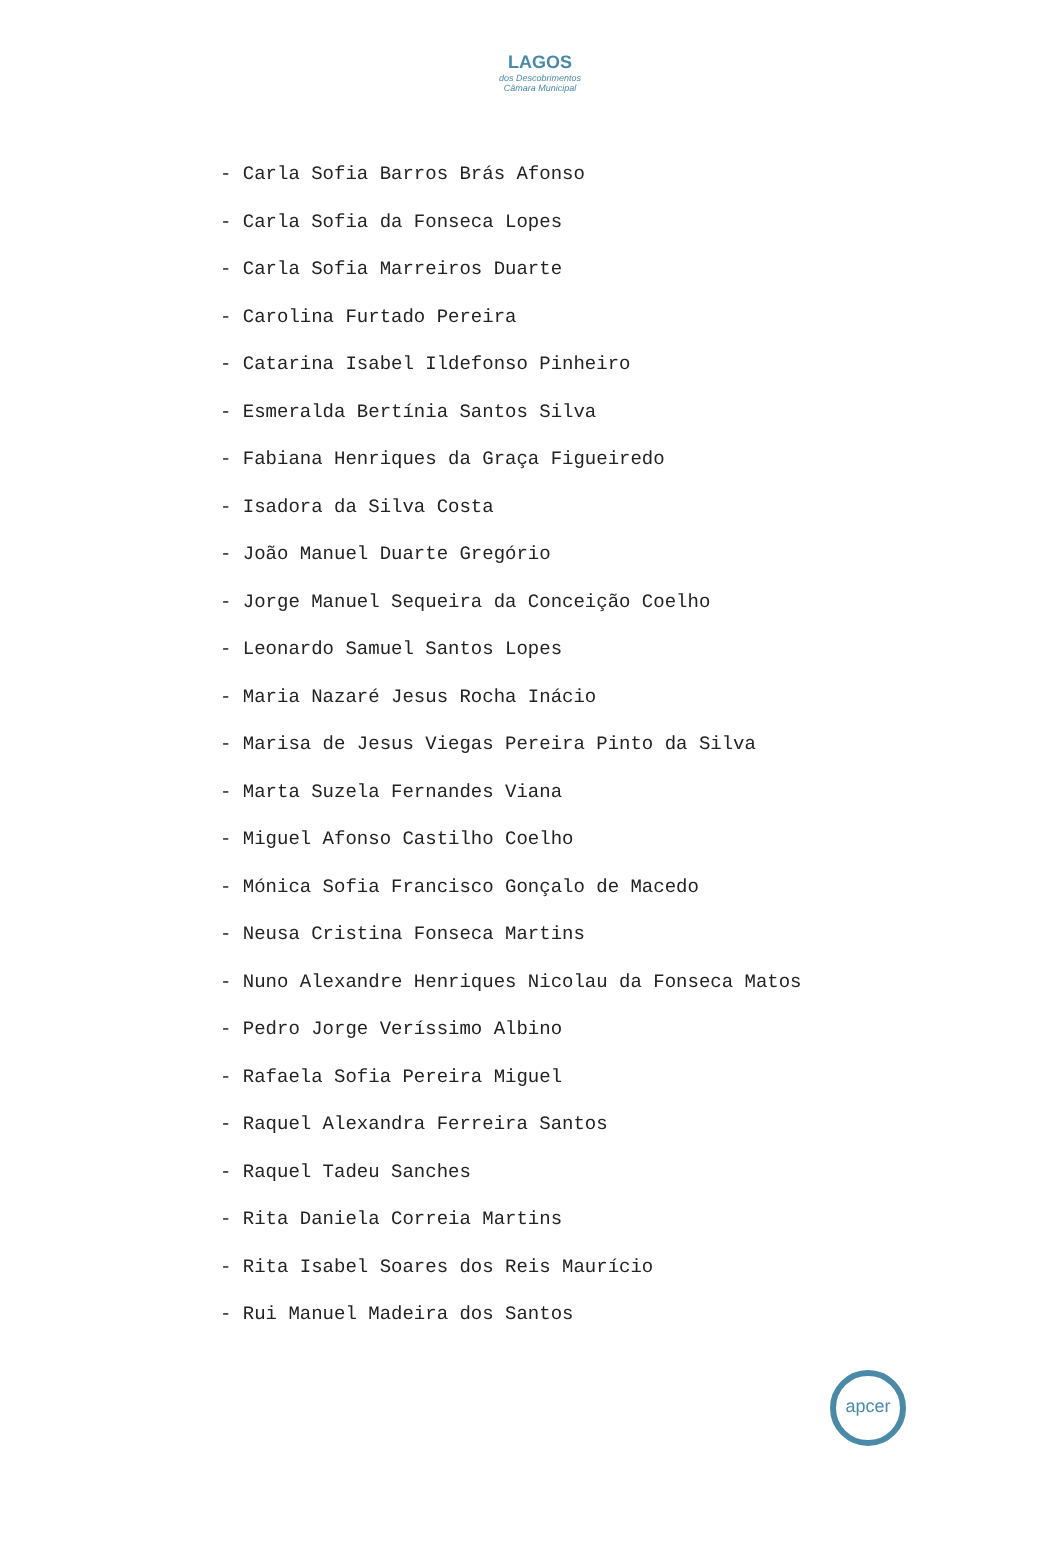LAGOS
dos Descobrimentos
Câmara Municipal
- Carla Sofia Barros Brás Afonso
- Carla Sofia da Fonseca Lopes
- Carla Sofia Marreiros Duarte
- Carolina Furtado Pereira
- Catarina Isabel Ildefonso Pinheiro
- Esmeralda Bertínia Santos Silva
- Fabiana Henriques da Graça Figueiredo
- Isadora da Silva Costa
- João Manuel Duarte Gregório
- Jorge Manuel Sequeira da Conceição Coelho
- Leonardo Samuel Santos Lopes
- Maria Nazaré Jesus Rocha Inácio
- Marisa de Jesus Viegas Pereira Pinto da Silva
- Marta Suzela Fernandes Viana
- Miguel Afonso Castilho Coelho
- Mónica Sofia Francisco Gonçalo de Macedo
- Neusa Cristina Fonseca Martins
- Nuno Alexandre Henriques Nicolau da Fonseca Matos
- Pedro Jorge Veríssimo Albino
- Rafaela Sofia Pereira Miguel
- Raquel Alexandra Ferreira Santos
- Raquel Tadeu Sanches
- Rita Daniela Correia Martins
- Rita Isabel Soares dos Reis Maurício
- Rui Manuel Madeira dos Santos
apcer